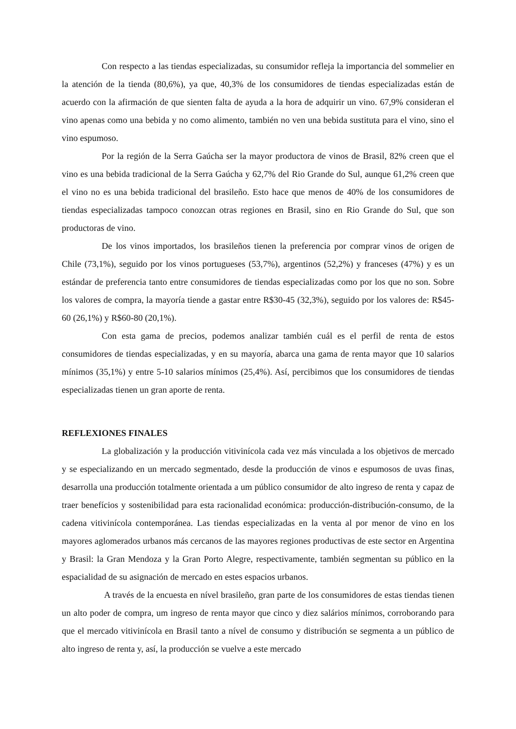Con respecto a las tiendas especializadas, su consumidor refleja la importancia del sommelier en la atención de la tienda (80,6%), ya que, 40,3% de los consumidores de tiendas especializadas están de acuerdo con la afirmación de que sienten falta de ayuda a la hora de adquirir un vino. 67,9% consideran el vino apenas como una bebida y no como alimento, también no ven una bebida sustituta para el vino, sino el vino espumoso.
Por la región de la Serra Gaúcha ser la mayor productora de vinos de Brasil, 82% creen que el vino es una bebida tradicional de la Serra Gaúcha y 62,7% del Rio Grande do Sul, aunque 61,2% creen que el vino no es una bebida tradicional del brasileño. Esto hace que menos de 40% de los consumidores de tiendas especializadas tampoco conozcan otras regiones en Brasil, sino en Rio Grande do Sul, que son productoras de vino.
De los vinos importados, los brasileños tienen la preferencia por comprar vinos de origen de Chile (73,1%), seguido por los vinos portugueses (53,7%), argentinos (52,2%) y franceses (47%) y es un estándar de preferencia tanto entre consumidores de tiendas especializadas como por los que no son. Sobre los valores de compra, la mayoría tiende a gastar entre R$30-45 (32,3%), seguido por los valores de: R$45-60 (26,1%) y R$60-80 (20,1%).
Con esta gama de precios, podemos analizar también cuál es el perfil de renta de estos consumidores de tiendas especializadas, y en su mayoría, abarca una gama de renta mayor que 10 salarios mínimos (35,1%) y entre 5-10 salarios mínimos (25,4%). Así, percibimos que los consumidores de tiendas especializadas tienen un gran aporte de renta.
REFLEXIONES FINALES
La globalización y la producción vitivinícola cada vez más vinculada a los objetivos de mercado y se especializando en un mercado segmentado, desde la producción de vinos e espumosos de uvas finas, desarrolla una producción totalmente orientada a um público consumidor de alto ingreso de renta y capaz de traer benefícios y sostenibilidad para esta racionalidad económica: producción-distribución-consumo, de la cadena vitivinícola contemporánea. Las tiendas especializadas en la venta al por menor de vino en los mayores aglomerados urbanos más cercanos de las mayores regiones productivas de este sector en Argentina y Brasil: la Gran Mendoza y la Gran Porto Alegre, respectivamente, también segmentan su público en la espacialidad de su asignación de mercado en estes espacios urbanos.
A través de la encuesta en nível brasileño, gran parte de los consumidores de estas tiendas tienen un alto poder de compra, um ingreso de renta mayor que cinco y diez salários mínimos, corroborando para que el mercado vitivinícola en Brasil tanto a nível de consumo y distribución se segmenta a un público de alto ingreso de renta y, así, la producción se vuelve a este mercado